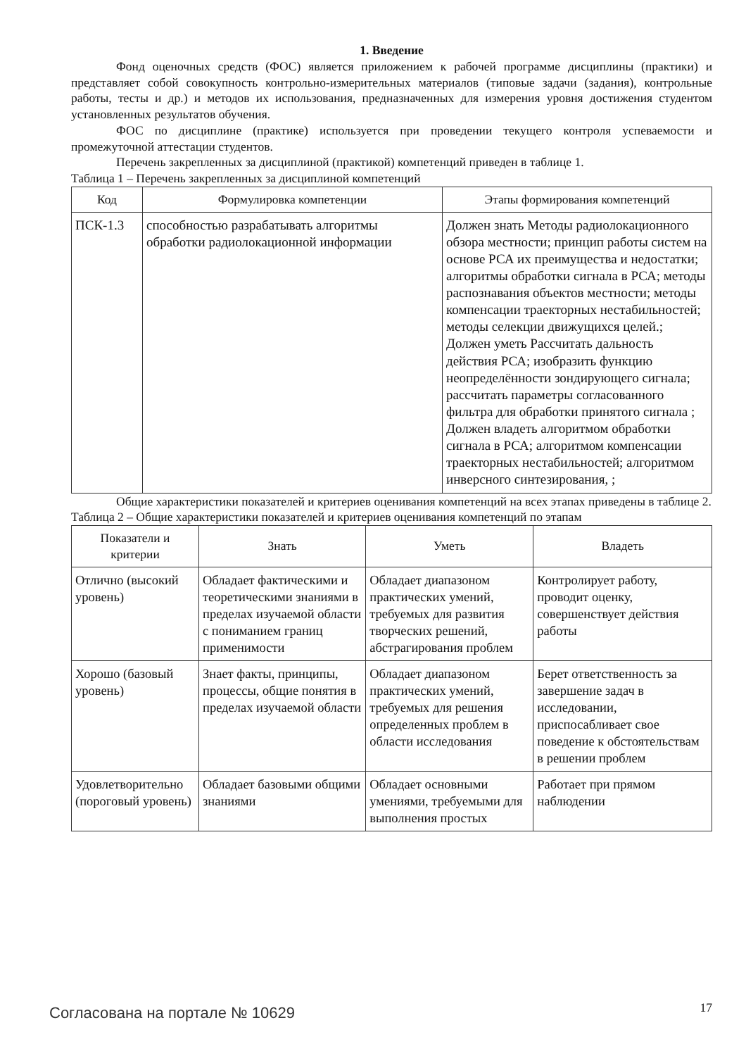1. Введение
Фонд оценочных средств (ФОС) является приложением к рабочей программе дисциплины (практики) и представляет собой совокупность контрольно-измерительных материалов (типовые задачи (задания), контрольные работы, тесты и др.) и методов их использования, предназначенных для измерения уровня достижения студентом установленных результатов обучения.
ФОС по дисциплине (практике) используется при проведении текущего контроля успеваемости и промежуточной аттестации студентов.
Перечень закрепленных за дисциплиной (практикой) компетенций приведен в таблице 1.
Таблица 1 – Перечень закрепленных за дисциплиной компетенций
| Код | Формулировка компетенции | Этапы формирования компетенций |
| --- | --- | --- |
| ПСК-1.3 | способностью разрабатывать алгоритмы обработки радиолокационной информации | Должен знать Методы радиолокационного обзора местности; принцип работы систем на основе РСА их преимущества и недостатки; алгоритмы обработки сигнала в РСА; методы распознавания объектов местности; методы компенсации траекторных нестабильностей; методы селекции движущихся целей.; Должен уметь Рассчитать дальность действия РСА; изобразить функцию неопределённости зондирующего сигнала; рассчитать параметры согласованного фильтра для обработки принятого сигнала ; Должен владеть алгоритмом обработки сигнала в РСА; алгоритмом компенсации траекторных нестабильностей; алгоритмом инверсного синтезирования, ; |
Общие характеристики показателей и критериев оценивания компетенций на всех этапах приведены в таблице 2.
Таблица 2 – Общие характеристики показателей и критериев оценивания компетенций по этапам
| Показатели и критерии | Знать | Уметь | Владеть |
| --- | --- | --- | --- |
| Отлично (высокий уровень) | Обладает фактическими и теоретическими знаниями в пределах изучаемой области с пониманием границ применимости | Обладает диапазоном практических умений, требуемых для развития творческих решений, абстрагирования проблем | Контролирует работу, проводит оценку, совершенствует действия работы |
| Хорошо (базовый уровень) | Знает факты, принципы, процессы, общие понятия в пределах изучаемой области | Обладает диапазоном практических умений, требуемых для решения определенных проблем в области исследования | Берет ответственность за завершение задач в исследовании, приспосабливает свое поведение к обстоятельствам в решении проблем |
| Удовлетворительно (пороговый уровень) | Обладает базовыми общими знаниями | Обладает основными умениями, требуемыми для выполнения простых | Работает при прямом наблюдении |
Согласована на портале № 10629 17